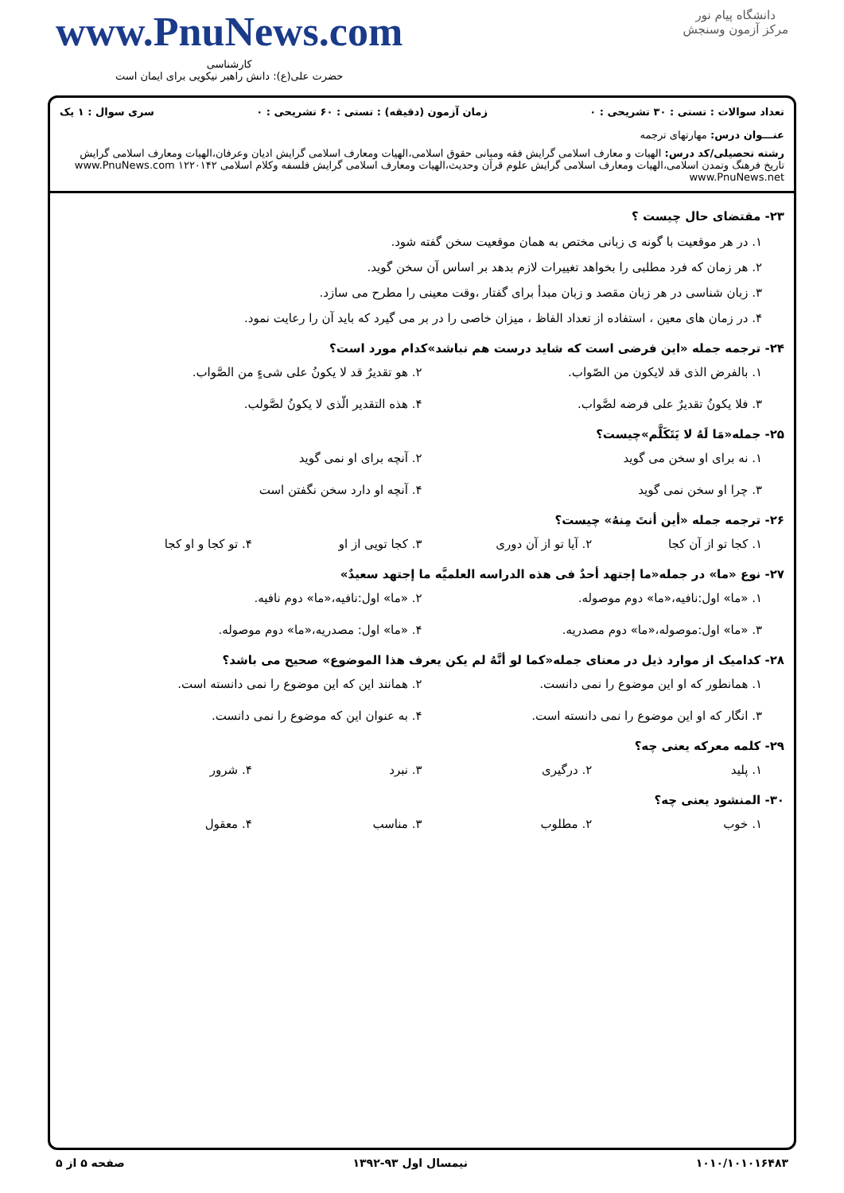دانشگاه پیام نور
مرکز آزمون وسنجش
www.PnuNews.com
کارشناسی
حضرت علی(ع): دانش راهبر نیکویی برای ایمان است
تعداد سوالات : تستی : ۳۰ تشریحی : ۰ زمان آزمون (دقیقه) : تستی : ۶۰ تشریحی : ۰ سری سوال : ۱ یک
عنـــوان درس: مهارتهای ترجمه
رشته تحصیلی/کد درس: الهیات و معارف اسلامی گرایش فقه ومبانی حقوق اسلامی،الهیات ومعارف اسلامی گرایش ادیان وعرفان،الهیات ومعارف اسلامی گرایش تاریخ فرهنگ وتمدن اسلامی،الهیات ومعارف اسلامی گرایش علوم قرآن وحدیث،الهیات ومعارف اسلامی گرایش فلسفه وکلام اسلامی ۱۲۲۰۱۴۲ www.PnuNews.com www.PnuNews.net
۲۳- مقتضای حال چیست ؟
۱. در هر موقعیت با گونه ی زبانی مختص به همان موقعیت سخن گفته شود.
۲. هر زمان که فرد مطلبی را بخواهد تغییرات لازم بدهد بر اساس آن سخن گوید.
۳. زبان شناسی در هر زبان مقصد و زبان مبدأ برای گفتار ،وقت معینی را مطرح می سازد.
۴. در زمان های معین ، استفاده از تعداد الفاظ ، میزان خاصی را در بر می گیرد که باید آن را رعایت نمود.
۲۴- ترجمه جمله «این فرضی است که شاید درست هم نباشد»کدام مورد است؟
۱. بالفرض الذی قد لایکون من الصّواب. ۲. هو تقدیرٌ قد لا یکونُ علی شیءٍ من الصَّواب. ۳. فلا یکونُ تقدیرٌ علی فرضه لصَّواب. ۴. هذه التقدیر الّذی لا یکونُ لصَّولب.
۲۵- جمله«مَا لَهُ لا یَتَکَلَّم»چیست؟
۱. نه برای او سخن می گوید ۲. آنچه برای او نمی گوید ۳. چرا او سخن نمی گوید ۴. آنچه او دارد سخن نگفتن است
۲۶- ترجمه جمله «أین أنتَ مِنهُ» چیست؟
۱. کجا تو از آن کجا ۲. آیا تو از آن دوری ۳. کجا تویی از او ۴. تو کجا و او کجا
۲۷- نوع «ما» در جمله«ما إجتهد أحدٌ فی هذه الدراسه العلمیَّه ما إجتهد سعیدٌ»
۱. «ما» اول:نافیه،«ما» دوم موصوله. ۲. «ما» اول:نافیه،«ما» دوم نافیه. ۳. «ما» اول:موصوله،«ما» دوم مصدریه. ۴. «ما» اول: مصدریه،«ما» دوم موصوله.
۲۸- کدامیک از موارد ذیل در معنای جمله«کما لو أنَّهُ لم یکن یعرف هذا الموضوع» صحیح می باشد؟
۱. همانطور که او این موضوع را نمی دانست. ۲. همانند این که این موضوع را نمی دانسته است. ۳. انگار که او این موضوع را نمی دانسته است. ۴. به عنوان این که موضوع را نمی دانست.
۲۹- کلمه معرکه یعنی چه؟
۱. پلید ۲. درگیری ۳. نبرد ۴. شرور
۳۰- المنشود یعنی چه؟
۱. خوب ۲. مطلوب ۳. مناسب ۴. معقول
۱۰۱۰/۱۰۱۰۱۶۴۸۳ نیمسال اول ۹۳-۱۳۹۲ صفحه ۵ از ۵